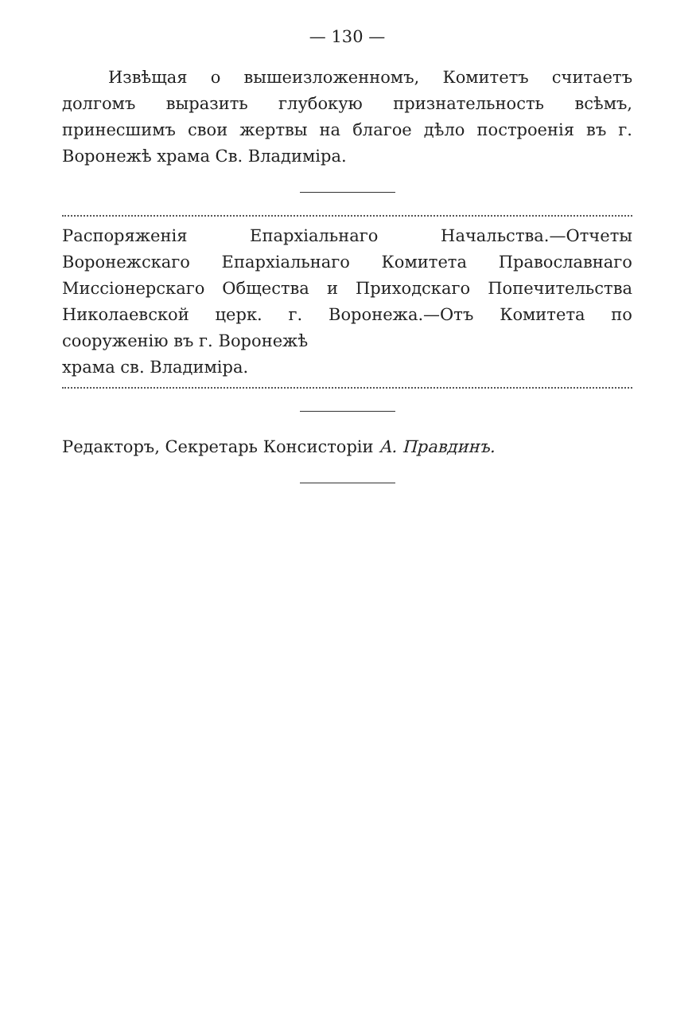— 130 —
Извѣщая о вышеизложенномъ, Комитетъ считаетъ долгомъ выразить глубокую признательность всѣмъ, принесшимъ свои жертвы на благое дѣло построенія въ г. Воронежѣ храма Св. Владиміра.
Распоряженія Епархіальнаго Начальства.—Отчеты Воронежскаго Епархіальнаго Комитета Православнаго Миссіонерскаго Общества и Приходскаго Попечительства Николаевской церк. г. Воронежа.—Отъ Комитета по сооруженію въ г. Воронежѣ
храма св. Владиміра.
Редакторъ, Секретарь Консисторіи А. Правдинъ.